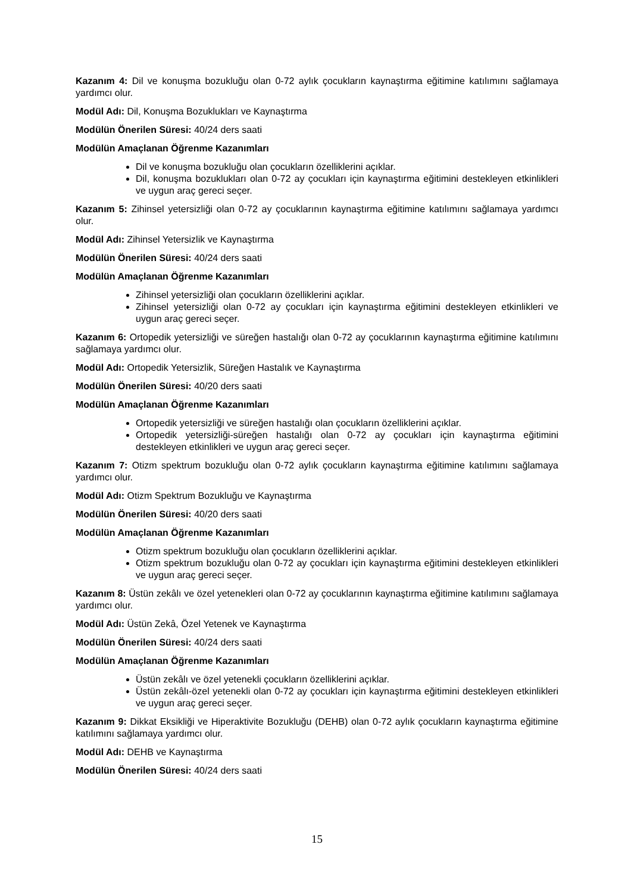Kazanım 4: Dil ve konuşma bozukluğu olan 0-72 aylık çocukların kaynaştırma eğitimine katılımını sağlamaya yardımcı olur.
Modül Adı: Dil, Konuşma Bozuklukları ve Kaynaştırma
Modülün Önerilen Süresi: 40/24 ders saati
Modülün Amaçlanan Öğrenme Kazanımları
Dil ve konuşma bozukluğu olan çocukların özelliklerini açıklar.
Dil, konuşma bozuklukları olan 0-72 ay çocukları için kaynaştırma eğitimini destekleyen etkinlikleri ve uygun araç gereci seçer.
Kazanım 5: Zihinsel yetersizliği olan 0-72 ay çocuklarının kaynaştırma eğitimine katılımını sağlamaya yardımcı olur.
Modül Adı: Zihinsel Yetersizlik ve Kaynaştırma
Modülün Önerilen Süresi: 40/24 ders saati
Modülün Amaçlanan Öğrenme Kazanımları
Zihinsel yetersizliği olan çocukların özelliklerini açıklar.
Zihinsel yetersizliği olan 0-72 ay çocukları için kaynaştırma eğitimini destekleyen etkinlikleri ve uygun araç gereci seçer.
Kazanım 6: Ortopedik yetersizliği ve süreğen hastalığı olan 0-72 ay çocuklarının kaynaştırma eğitimine katılımını sağlamaya yardımcı olur.
Modül Adı: Ortopedik Yetersizlik, Süreğen Hastalık ve Kaynaştırma
Modülün Önerilen Süresi: 40/20 ders saati
Modülün Amaçlanan Öğrenme Kazanımları
Ortopedik yetersizliği ve süreğen hastalığı olan çocukların özelliklerini açıklar.
Ortopedik yetersizliği-süreğen hastalığı olan 0-72 ay çocukları için kaynaştırma eğitimini destekleyen etkinlikleri ve uygun araç gereci seçer.
Kazanım 7: Otizm spektrum bozukluğu olan 0-72 aylık çocukların kaynaştırma eğitimine katılımını sağlamaya yardımcı olur.
Modül Adı: Otizm Spektrum Bozukluğu ve Kaynaştırma
Modülün Önerilen Süresi: 40/20 ders saati
Modülün Amaçlanan Öğrenme Kazanımları
Otizm spektrum bozukluğu olan çocukların özelliklerini açıklar.
Otizm spektrum bozukluğu olan 0-72 ay çocukları için kaynaştırma eğitimini destekleyen etkinlikleri ve uygun araç gereci seçer.
Kazanım 8: Üstün zekâlı ve özel yetenekleri olan 0-72 ay çocuklarının kaynaştırma eğitimine katılımını sağlamaya yardımcı olur.
Modül Adı: Üstün Zekâ, Özel Yetenek ve Kaynaştırma
Modülün Önerilen Süresi: 40/24 ders saati
Modülün Amaçlanan Öğrenme Kazanımları
Üstün zekâlı ve özel yetenekli çocukların özelliklerini açıklar.
Üstün zekâlı-özel yetenekli olan 0-72 ay çocukları için kaynaştırma eğitimini destekleyen etkinlikleri ve uygun araç gereci seçer.
Kazanım 9: Dikkat Eksikliği ve Hiperaktivite Bozukluğu (DEHB) olan 0-72 aylık çocukların kaynaştırma eğitimine katılımını sağlamaya yardımcı olur.
Modül Adı: DEHB ve Kaynaştırma
Modülün Önerilen Süresi: 40/24 ders saati
15